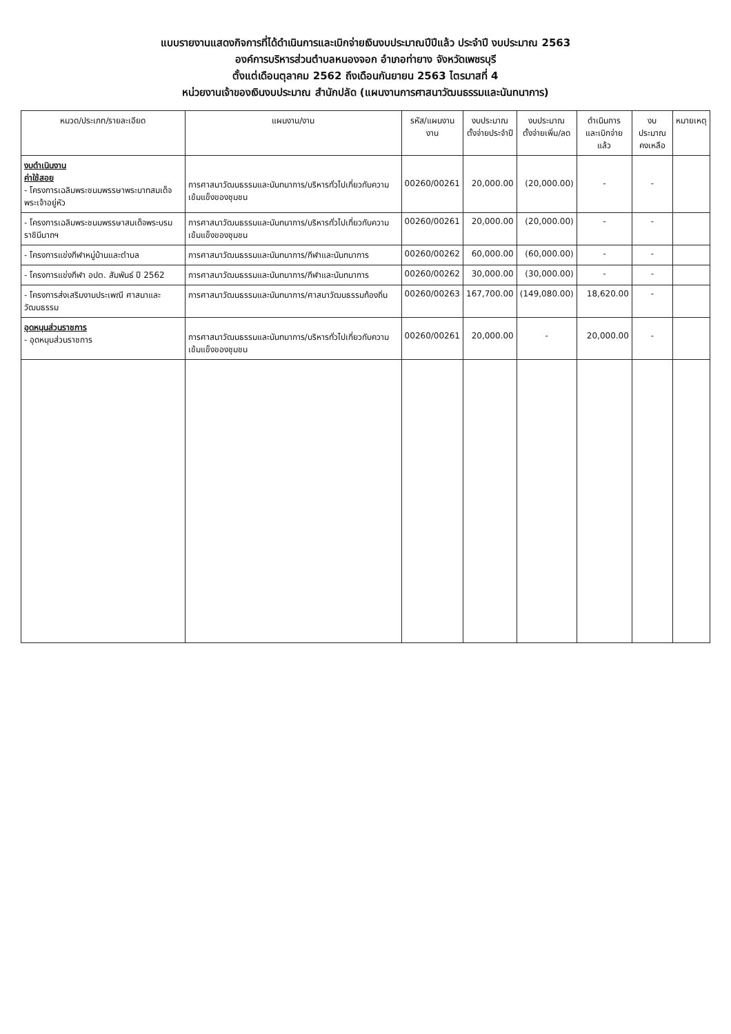แบบรายงานแสดงกิจการที่ได้ดำเนินการและเบิกจ่ายเงินงบประมาณปีปีแล้ว ประจำปี งบประมาณ 2563
องค์การบริหารส่วนตำบลหนองจอก อำเภอท่ายาง จังหวัดเพชรบุรี
ตั้งแต่เดือนตุลาคม 2562 ถึงเดือนกันยายน 2563 ไตรมาสที่ 4
หน่วยงานเจ้าของเงินงบประมาณ สำนักปลัด (แผนงานการศาสนาวัฒนธรรมและนันทนาการ)
| หมวด/ประเภท/รายละเอียด | แผนงาน/งาน | รหัส/แผนงาน งาน | งบประมาณ ตั้งจ่ายประจำปี | งบประมาณ ตั้งจ่ายเพิ่ม/ลด | ดำเนินการ และเบิกจ่ายแล้ว | งบประมาณ คงเหลือ | หมายเหตุ |
| --- | --- | --- | --- | --- | --- | --- | --- |
| งบดำเนินงาน ค่าใช้สอย - โครงการเฉลิมพระชนมพรรษาพระบาทสมเด็จพระเจ้าอยู่หัว | การศาสนาวัฒนธรรมและนันทนาการ/บริหารทั่วไปเกี่ยวกับความเข้มแข็งของชุมชน | 00260/00261 | 20,000.00 | (20,000.00) | - | - | |
| - โครงการเฉลิมพระชนมพรรษาสมเด็จพระบรมราชินีนาถฯ | การศาสนาวัฒนธรรมและนันทนาการ/บริหารทั่วไปเกี่ยวกับความเข้มแข็งของชุมชน | 00260/00261 | 20,000.00 | (20,000.00) | - | - | |
| - โครงการแข่งกีฬาหมู่บ้านและตำบล | การศาสนาวัฒนธรรมและนันทนาการ/กีฬาและนันทนาการ | 00260/00262 | 60,000.00 | (60,000.00) | - | - | |
| - โครงการแข่งกีฬา อปต. สัมพันธ์ ปี 2562 | การศาสนาวัฒนธรรมและนันทนาการ/กีฬาและนันทนาการ | 00260/00262 | 30,000.00 | (30,000.00) | - | - | |
| - โครงการส่งเสริมงานประเพณี ศาสนาและวัฒนธรรม | การศาสนาวัฒนธรรมและนันทนาการ/ศาสนาวัฒนธรรมท้องถิ่น | 00260/00263 | 167,700.00 | (149,080.00) | 18,620.00 | - | |
| อุดหนุนส่วนราชการ - อุดหนุนส่วนราชการ | การศาสนาวัฒนธรรมและนันทนาการ/บริหารทั่วไปเกี่ยวกับความเข้มแข็งของชุมชน | 00260/00261 | 20,000.00 | - | 20,000.00 | - | |